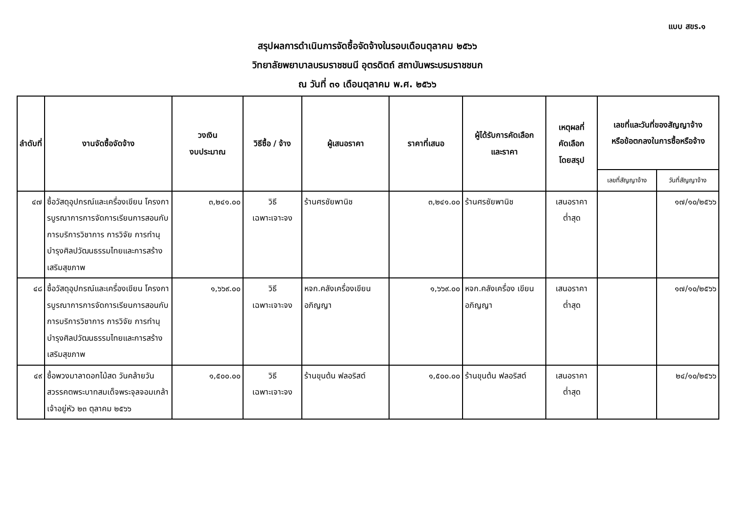แบบ สขร.๑
สรุปผลการดำเนินการจัดซื้อจัดจ้างในรอบเดือนตุลาคม ๒๕๖๖
วิทยาลัยพยาบาลบรมราชชนนี อุตรดิตถ์ สถาบันพระบรมราชชนก
ณ วันที่ ๓๑ เดือนตุลาคม พ.ศ. ๒๕๖๖
| ลำดับที่ | งานจัดซื้อจัดจ้าง | วงเงิน งบประมาณ | วิธีซื้อ / จ้าง | ผู้เสนอราคา | ราคาที่เสนอ | ผู้ได้รับการคัดเลือก และราคา | เหตุผลที่ คัดเลือก โดยสรุป | เลขที่และวันที่ของสัญญาจ้าง หรือข้อตกลงในการซื้อหรือจ้าง | |
| --- | --- | --- | --- | --- | --- | --- | --- | --- | --- |
| | | | | | | | | เลขที่สัญญาจ้าง | วันที่สัญญาจ้าง |
| ๔๗ | ซื้อวัสดุอุปกรณ์และเครื่องเขียน โครงการบูรณาการการจัดการเรียนการสอนกับการบริการวิชาการ การวิจัย การทำนุบำรุงศิลปวัฒนธรรมไทยและการสร้างเสริมสุขภาพ | ๓,๒๔๑.๐๐ | วิธี เฉพาะเจาะจง | ร้านศรชัยพานิช | ๓,๒๔๑.๐๐ | ร้านศรชัยพานิช | เสนอราคา ต่ำสุด | | ๑๗/๑๐/๒๕๖๖ |
| ๔๘ | ซื้อวัสดุอุปกรณ์และเครื่องเขียน โครงการบูรณาการการจัดการเรียนการสอนกับการบริการวิชาการ การวิจัย การทำนุบำรุงศิลปวัฒนธรรมไทยและการสร้างเสริมสุขภาพ | ๑,๖๖๙.๐๐ | วิธี เฉพาะเจาะจง | หจก.คลังเครื่องเขียน อภิญญา | ๑,๖๖๙.๐๐ | หจก.คลังเครื่อง เขียนอภิญญา | เสนอราคา ต่ำสุด | | ๑๗/๑๐/๒๕๖๖ |
| ๔๙ | ซื้อพวงมาลาดอกไม้สด วันคล้ายวันสวรรคตพระบาทสมเด็จพระจุลจอมเกล้าเจ้าอยู่หัว ๒๓ ตุลาคม ๒๕๖๖ | ๑,๕๐๐.๐๐ | วิธี เฉพาะเจาะจง | ร้านขุนต้น ฟลอริสต์ | ๑,๕๐๐.๐๐ | ร้านขุนต้น ฟลอริสต์ | เสนอราคา ต่ำสุด | | ๒๔/๑๐/๒๕๖๖ |